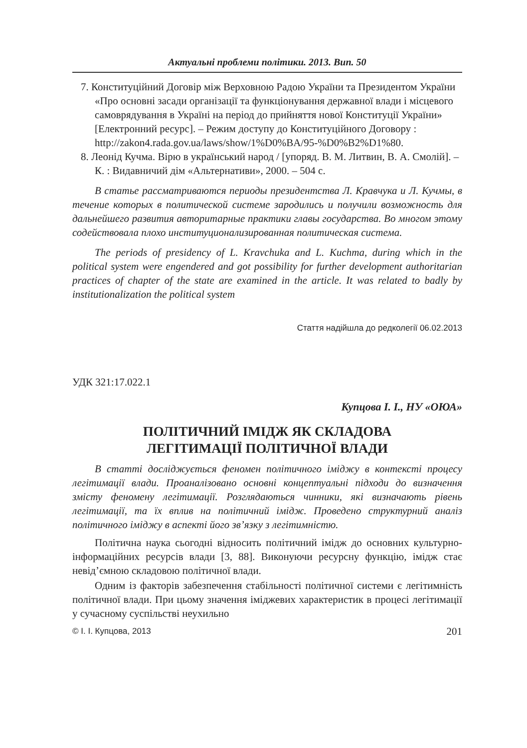Актуальні проблеми політики. 2013. Вип. 50
7. Конституційний Договір між Верховною Радою України та Президентом України «Про основні засади організації та функціонування державної влади і місцевого самоврядування в Україні на період до прийняття нової Конституції України» [Електронний ресурс]. – Режим доступу до Конституційного Договору : http://zakon4.rada.gov.ua/laws/show/1%D0%BA/95-%D0%B2%D1%80.
8. Леонід Кучма. Вірю в український народ / [упоряд. В. М. Литвин, В. А. Смолій]. – К. : Видавничий дім «Альтернативи», 2000. – 504 с.
В статье рассматриваются периоды президентства Л. Кравчука и Л. Кучмы, в течение которых в политической системе зародились и получили возможность для дальнейшего развития авторитарные практики главы государства. Во многом этому содействовала плохо институционализированная политическая система.
The periods of presidency of L. Kravchuka and L. Kuchma, during which in the political system were engendered and got possibility for further development authoritarian practices of chapter of the state are examined in the article. It was related to badly by institutionalization the political system
Стаття надійшла до редколегії 06.02.2013
УДК 321:17.022.1
Купцова І. І., НУ «ОЮА»
ПОЛІТИЧНИЙ ІМІДЖ ЯК СКЛАДОВА
ЛЕГІТИМАЦІЇ ПОЛІТИЧНОЇ ВЛАДИ
В статті досліджується феномен політичного іміджу в контексті процесу легітимації влади. Проаналізовано основні концептуальні підходи до визначення змісту феномену легітимації. Розглядаються чинники, які визначають рівень легітимації, та їх вплив на політичний імідж. Проведено структурний аналіз політичного іміджу в аспекті його зв’язку з легітимністю.
Політична наука сьогодні відносить політичний імідж до основних культурно-інформаційних ресурсів влади [3, 88]. Виконуючи ресурсну функцію, імідж стає невід’ємною складовою політичної влади.
Одним із факторів забезпечення стабільності політичної системи є легітимність політичної влади. При цьому значення іміджевих характеристик в процесі легітимації у сучасному суспільстві неухильно
© І. І. Купцова, 2013 201